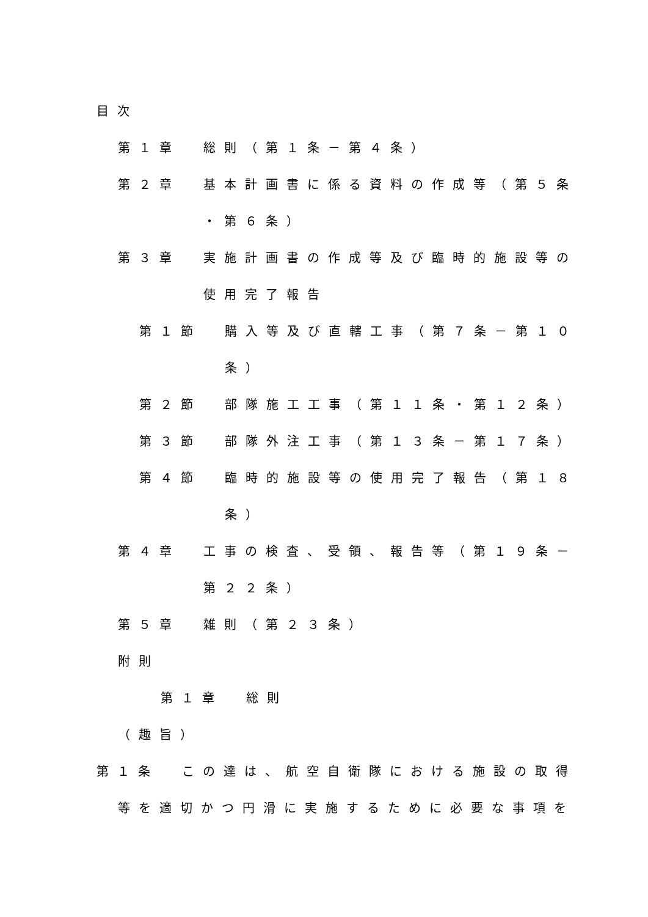目次
第１章 総則（第１条－第４条）
第２章 基本計画書に係る資料の作成等（第５条
・第６条）
第３章 実施計画書の作成等及び臨時的施設等の
使用完了報告
第１節 購入等及び直轄工事（第７条－第１０
条）
第２節 部隊施工工事（第１１条・第１２条）
第３節 部隊外注工事（第１３条－第１７条）
第４節 臨時的施設等の使用完了報告（第１８
条）
第４章 工事の検査、受領、報告等（第１９条－
第２２条）
第５章 雑則（第２３条）
附則
第１章 総則
（趣旨）
第１条 この達は、航空自衛隊における施設の取得
等を適切かつ円滑に実施するために必要な事項を